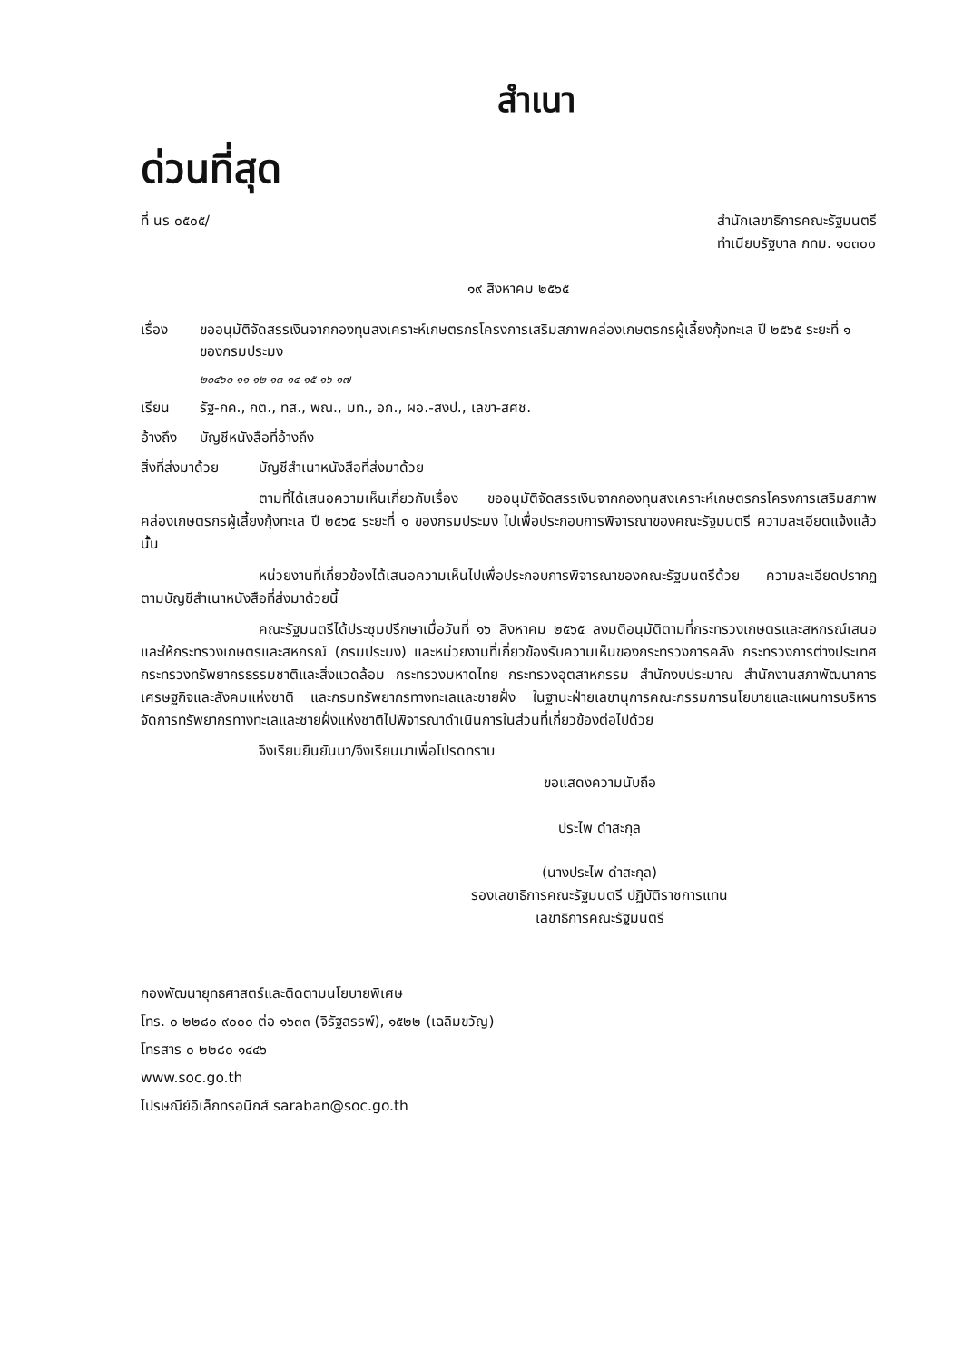สำเนา
ด่วนที่สุด
ที่ นร ๐๕๐๕/ สำนักเลขาธิการคณะรัฐมนตรี
ทำเนียบรัฐบาล กทม. ๑๐๓๐๐
๑๙ สิงหาคม ๒๕๖๕
เรื่อง ขออนุมัติจัดสรรเงินจากกองทุนสงเคราะห์เกษตรกรโครงการเสริมสภาพคล่องเกษตรกรผู้เลี้ยงกุ้งทะเล ปี ๒๕๖๕ ระยะที่ ๑ ของกรมประมง
๒๐๔๖๐ ๑๑ ๑๒ ๑๓ ๑๔ ๑๕ ๑๖ ๑๗
เรียน รัฐ-กค., กต., ทส., พณ., มท., อก., ผอ.-สงป., เลขา-สศช.
อ้างถึง
บัญชีหนังสือที่อ้างถึง
สิ่งที่ส่งมาด้วย
บัญชีสำเนาหนังสือที่ส่งมาด้วย
ตามที่ได้เสนอความเห็นเกี่ยวกับเรื่อง ขออนุมัติจัดสรรเงินจากกองทุนสงเคราะห์เกษตรกรโครงการเสริมสภาพคล่องเกษตรกรผู้เลี้ยงกุ้งทะเล ปี ๒๕๖๕ ระยะที่ ๑ ของกรมประมง ไปเพื่อประกอบการพิจารณาของคณะรัฐมนตรี ความละเอียดแจ้งแล้ว นั้น
หน่วยงานที่เกี่ยวข้องได้เสนอความเห็นไปเพื่อประกอบการพิจารณาของคณะรัฐมนตรีด้วย ความละเอียดปรากฏตามบัญชีสำเนาหนังสือที่ส่งมาด้วยนี้
คณะรัฐมนตรีได้ประชุมปรึกษาเมื่อวันที่ ๑๖ สิงหาคม ๒๕๖๕ ลงมติอนุมัติตามที่กระทรวงเกษตรและสหกรณ์เสนอ และให้กระทรวงเกษตรและสหกรณ์ (กรมประมง) และหน่วยงานที่เกี่ยวข้องรับความเห็นของกระทรวงการคลัง กระทรวงการต่างประเทศ กระทรวงทรัพยากรธรรมชาติและสิ่งแวดล้อม กระทรวงมหาดไทย กระทรวงอุตสาหกรรม สำนักงบประมาณ สำนักงานสภาพัฒนาการเศรษฐกิจและสังคมแห่งชาติ และกรมทรัพยากรทางทะเลและชายฝั่ง ในฐานะฝ่ายเลขานุการคณะกรรมการนโยบายและแผนการบริหารจัดการทรัพยากรทางทะเลและชายฝั่งแห่งชาติไปพิจารณาดำเนินการในส่วนที่เกี่ยวข้องต่อไปด้วย
จึงเรียนยืนยันมา/จึงเรียนมาเพื่อโปรดทราบ
ขอแสดงความนับถือ
ประไพ ดำสะกุล
(นางประไพ ดำสะกุล)
รองเลขาธิการคณะรัฐมนตรี ปฏิบัติราชการแทน
เลขาธิการคณะรัฐมนตรี
กองพัฒนายุทธศาสตร์และติดตามนโยบายพิเศษ
โทร. ๐ ๒๒๘๐ ๙๐๐๐ ต่อ ๑๖๓๓ (จิรัฐสรรพ์), ๑๕๒๒ (เฉลิมขวัญ)
โทรสาร ๐ ๒๒๘๐ ๑๔๔๖
www.soc.go.th
ไปรษณีย์อิเล็กทรอนิกส์ saraban@soc.go.th